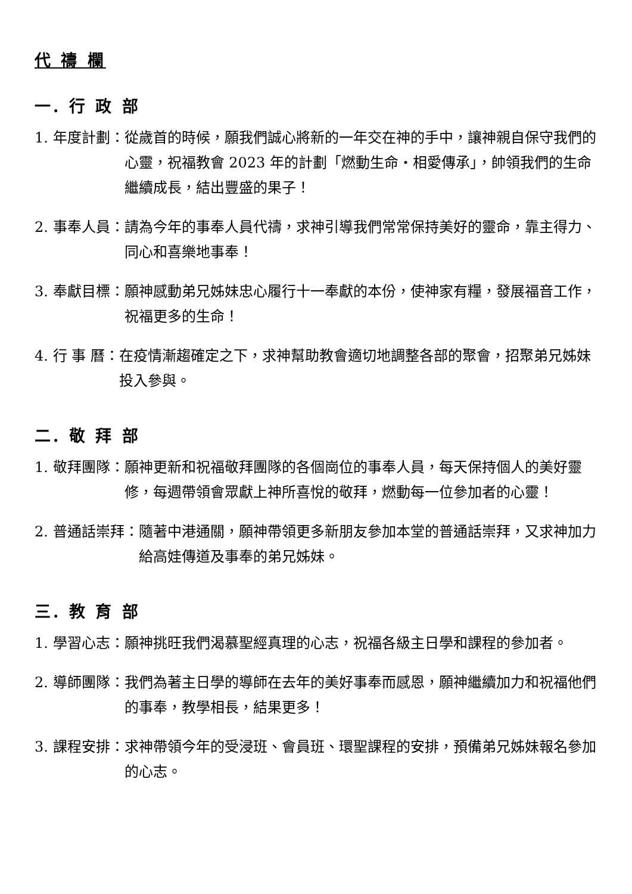代 禱 欄
一. 行 政 部
1. 年度計劃： 從歲首的時候，願我們誠心將新的一年交在神的手中，讓神親自保守我們的心靈，祝福教會 2023 年的計劃「燃動生命‧相愛傳承」，帥領我們的生命繼續成長，結出豐盛的果子！
2. 事奉人員： 請為今年的事奉人員代禱，求神引導我們常常保持美好的靈命，靠主得力、同心和喜樂地事奉！
3. 奉獻目標： 願神感動弟兄姊妹忠心履行十一奉獻的本份，使神家有糧，發展福音工作，祝福更多的生命！
4. 行 事 曆： 在疫情漸趨確定之下，求神幫助教會適切地調整各部的聚會，招聚弟兄姊妹投入參與。
二. 敬 拜 部
1. 敬拜團隊： 願神更新和祝福敬拜團隊的各個崗位的事奉人員，每天保持個人的美好靈修，每週帶領會眾獻上神所喜悅的敬拜，燃動每一位參加者的心靈！
2. 普通話崇拜： 隨著中港通關，願神帶領更多新朋友參加本堂的普通話崇拜，又求神加力給高娃傳道及事奉的弟兄姊妹。
三. 教 育 部
1. 學習心志： 願神挑旺我們渴慕聖經真理的心志，祝福各級主日學和課程的參加者。
2. 導師團隊： 我們為著主日學的導師在去年的美好事奉而感恩，願神繼續加力和祝福他們的事奉，教學相長，結果更多！
3. 課程安排： 求神帶領今年的受浸班、會員班、環聖課程的安排，預備弟兄姊妹報名參加的心志。